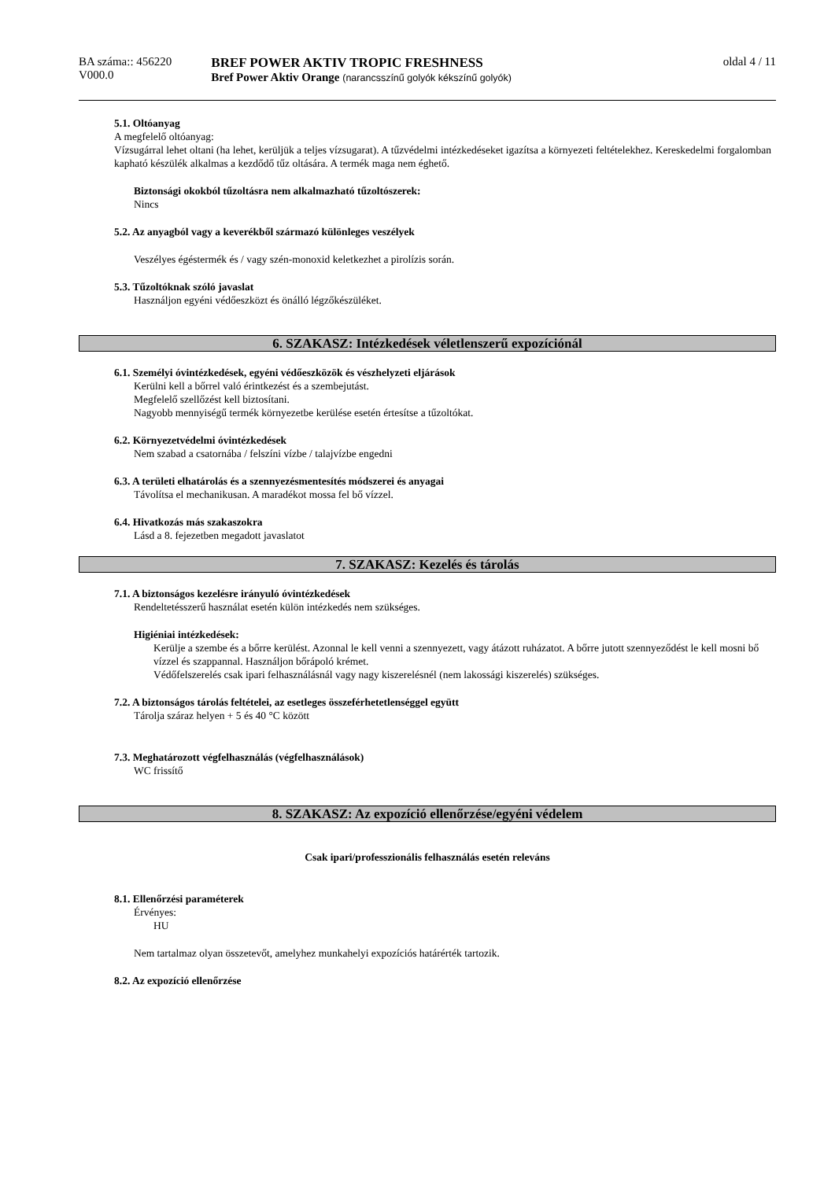BA száma:: 456220
V000.0
BREF POWER AKTIV TROPIC FRESHNESS
Bref Power Aktiv Orange (narancsszínű golyók kékszínű golyók)
oldal 4 / 11
5.1. Oltóanyag
A megfelelő oltóanyag:
Vízsugárral lehet oltani (ha lehet, kerüljük a teljes vízsugarat). A tűzvédelmi intézkedéseket igazítsa a környezeti feltételekhez. Kereskedelmi forgalomban kapható készülék alkalmas a kezdődő tűz oltására. A termék maga nem éghető.
Biztonsági okokból tűzoltásra nem alkalmazható tűzoltószerek:
Nincs
5.2. Az anyagból vagy a keverékből származó különleges veszélyek
Veszélyes égéstermék és / vagy szén-monoxid keletkezhet a pirolízis során.
5.3. Tűzoltóknak szóló javaslat
Használjon egyéni védőeszközt és önálló légzőkészüléket.
6. SZAKASZ: Intézkedések véletlenszerű expozíciónál
6.1. Személyi óvintézkedések, egyéni védőeszközök és vészhelyzeti eljárások
Kerülni kell a bőrrel való érintkezést és a szembejutást.
Megfelelő szellőzést kell biztosítani.
Nagyobb mennyiségű termék környezetbe kerülése esetén értesítse a tűzoltókat.
6.2. Környezetvédelmi óvintézkedések
Nem szabad a csatornába / felszíni vízbe / talajvízbe engedni
6.3. A területi elhatárolás és a szennyezésmentesítés módszerei és anyagai
Távolítsa el mechanikusan. A maradékot mossa fel bő vízzel.
6.4. Hivatkozás más szakaszokra
Lásd a 8. fejezetben megadott javaslatot
7. SZAKASZ: Kezelés és tárolás
7.1. A biztonságos kezelésre irányuló óvintézkedések
Rendeltetésszerű használat esetén külön intézkedés nem szükséges.
Higiéniai intézkedések:
Kerülje a szembe és a bőrre kerülést. Azonnal le kell venni a szennyezett, vagy átázott ruházatot. A bőrre jutott szennyeződést le kell mosni bő vízzel és szappannal. Használjon bőrápoló krémet.
Védőfelszerelés csak ipari felhasználásnál vagy nagy kiszerelésnél (nem lakossági kiszerelés) szükséges.
7.2. A biztonságos tárolás feltételei, az esetleges összeférhetetlenséggel együtt
Tárolja száraz helyen + 5 és 40 °C között
7.3. Meghatározott végfelhasználás (végfelhasználások)
WC frissítő
8. SZAKASZ: Az expozíció ellenőrzése/egyéni védelem
Csak ipari/professzionális felhasználás esetén releváns
8.1. Ellenőrzési paraméterek
Érvényes:
HU
Nem tartalmaz olyan összetevőt, amelyhez munkahelyi expozíciós határérték tartozik.
8.2. Az expozíció ellenőrzése